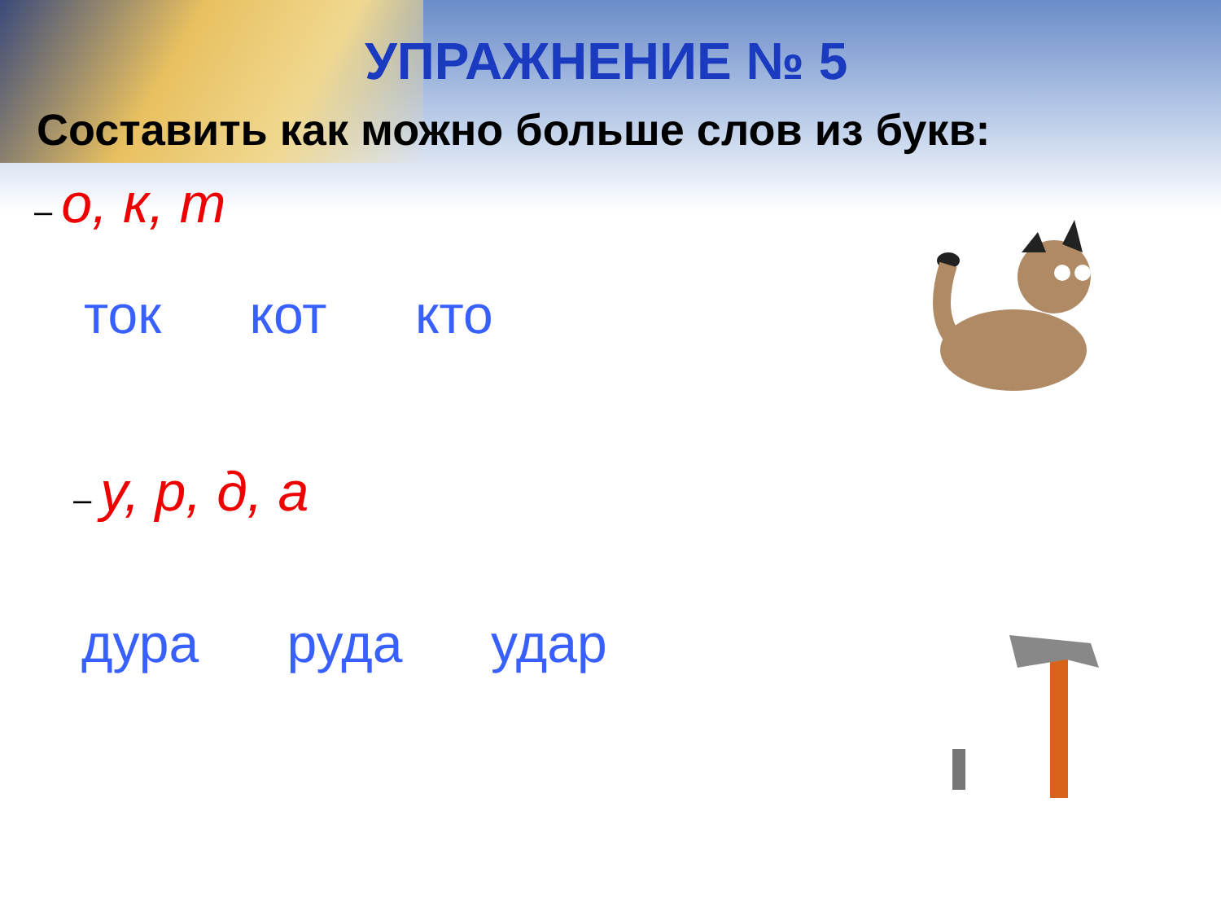УПРАЖНЕНИЕ № 5
Составить как можно больше слов из букв:
– о, к, т
ток кот кто
– у, р, д, а
дура руда удар